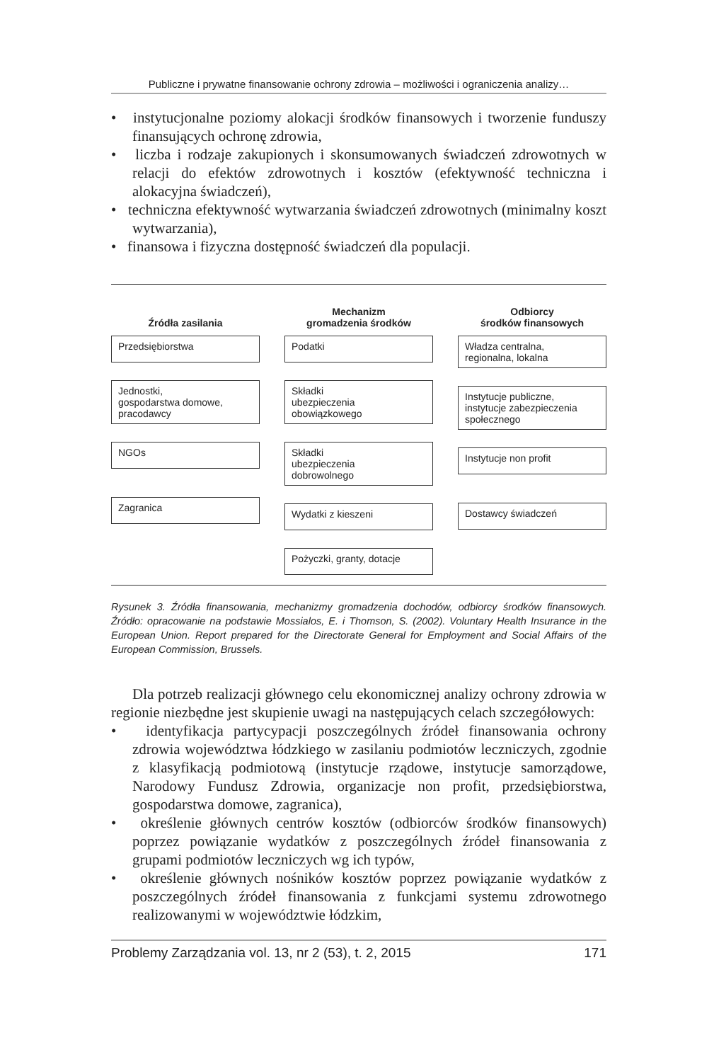Publiczne i prywatne finansowanie ochrony zdrowia – możliwości i ograniczenia analizy…
• instytucjonalne poziomy alokacji środków finansowych i tworzenie funduszy finansujących ochronę zdrowia,
• liczba i rodzaje zakupionych i skonsumowanych świadczeń zdrowotnych w relacji do efektów zdrowotnych i kosztów (efektywność techniczna i alokacyjna świadczeń),
• techniczna efektywność wytwarzania świadczeń zdrowotnych (minimalny koszt wytwarzania),
• finansowa i fizyczna dostępność świadczeń dla populacji.
Źródła zasilania
Przedsiębiorstwa
Jednostki,
gospodarstwa domowe,
pracodawcy
NGOs
Zagranica
Mechanizm
gromadzenia środków
Podatki
Składki
ubezpieczenia
obowiązkowego
Składki
ubezpieczenia
dobrowolnego
Wydatki z kieszeni
Pożyczki, granty, dotacje
Odbiorcy
środków finansowych
Władza centralna,
regionalna, lokalna
Instytucje publiczne,
instytucje zabezpieczenia
społecznego
Instytucje non profit
Dostawcy świadczeń
Rysunek 3. Źródła finansowania, mechanizmy gromadzenia dochodów, odbiorcy środków finansowych. Źródło: opracowanie na podstawie Mossialos, E. i Thomson, S. (2002). Voluntary Health Insurance in the European Union. Report prepared for the Directorate General for Employment and Social Affairs of the European Commission, Brussels.
Dla potrzeb realizacji głównego celu ekonomicznej analizy ochrony zdrowia w regionie niezbędne jest skupienie uwagi na następujących celach szczegółowych:
• identyfikacja partycypacji poszczególnych źródeł finansowania ochrony zdrowia województwa łódzkiego w zasilaniu podmiotów leczniczych, zgodnie z klasyfikacją podmiotową (instytucje rządowe, instytucje samorządowe, Narodowy Fundusz Zdrowia, organizacje non profit, przedsiębiorstwa, gospodarstwa domowe, zagranica),
• określenie głównych centrów kosztów (odbiorców środków finansowych) poprzez powiązanie wydatków z poszczególnych źródeł finansowania z grupami podmiotów leczniczych wg ich typów,
• określenie głównych nośników kosztów poprzez powiązanie wydatków z poszczególnych źródeł finansowania z funkcjami systemu zdrowotnego realizowanymi w województwie łódzkim,
Problemy Zarządzania vol. 13, nr 2 (53), t. 2, 2015 171